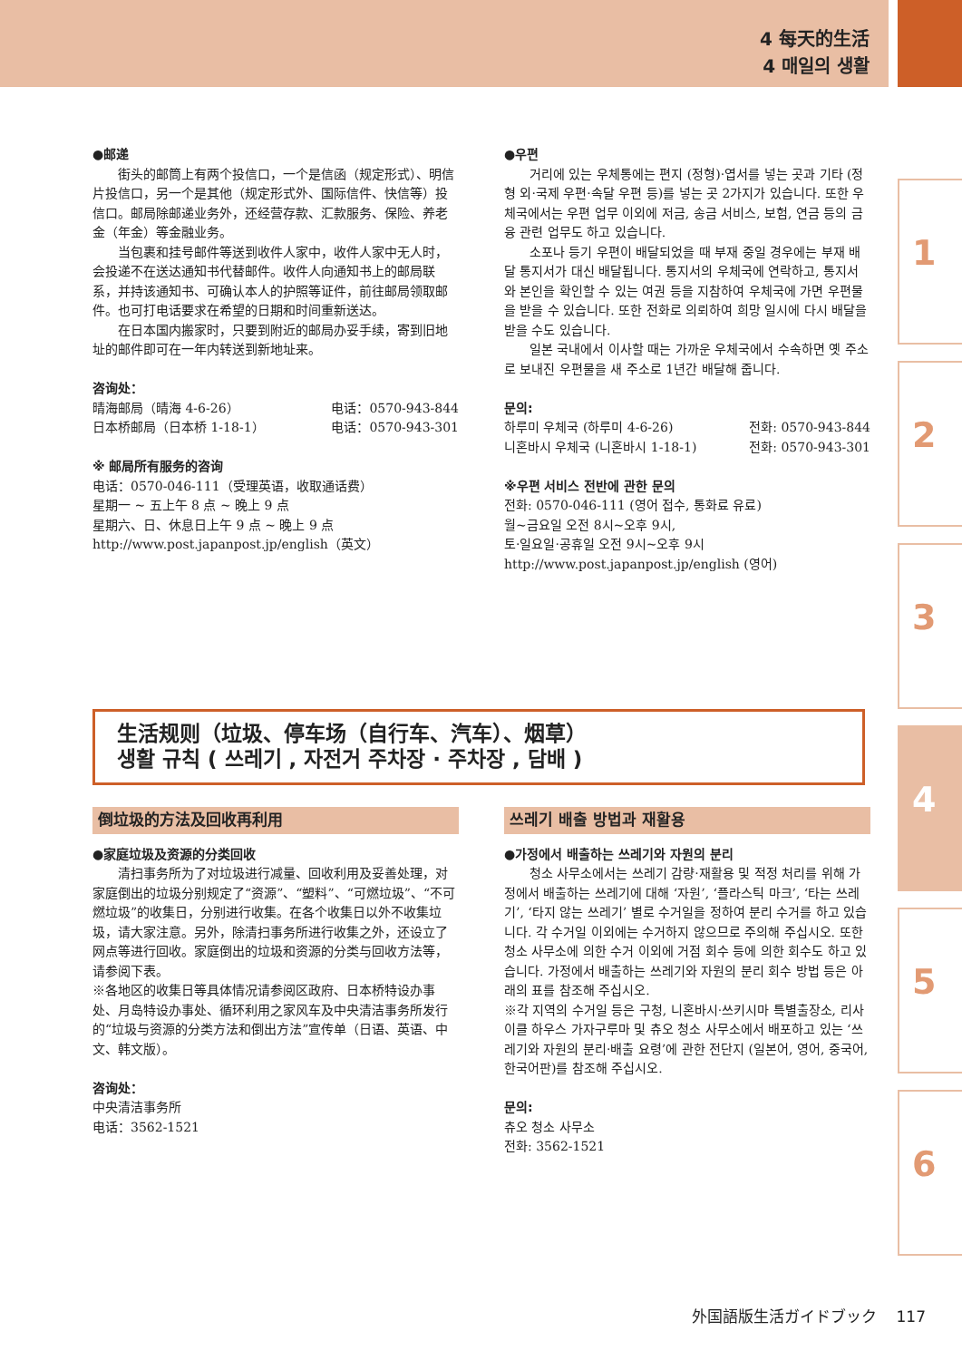4 每天的生活
4 매일의 생활
●邮递
街头的邮筒上有两个投信口，一个是信函（规定形式）、明信片投信口，另一个是其他（规定形式外、国际信件、快信等）投信口。邮局除邮递业务外，还经营存款、汇款服务、保险、养老金（年金）等金融业务。
当包裹和挂号邮件等送到收件人家中，收件人家中无人时，会投递不在送达通知书代替邮件。收件人向通知书上的邮局联系，并持该通知书、可确认本人的护照等证件，前往邮局领取邮件。也可打电话要求在希望的日期和时间重新送达。
在日本国内搬家时，只要到附近的邮局办妥手续，寄到旧地址的邮件即可在一年内转送到新地址来。
咨询处：
晴海邮局（晴海 4-6-26） 电话：0570-943-844
日本桥邮局（日本桥 1-18-1） 电话：0570-943-301
※ 邮局所有服务的咨询
电话：0570-046-111（受理英语，收取通话费）
星期一 ~ 五上午 8 点 ~ 晚上 9 点
星期六、日、休息日上午 9 点 ~ 晚上 9 点
http://www.post.japanpost.jp/english（英文）
●우편
거리에 있는 우체통에는 편지 (정형)·엽서를 넣는 곳과 기타 (정형 외·국제 우편·속달 우편 등)를 넣는 곳 2가지가 있습니다. 또한 우체국에서는 우편 업무 이외에 저금, 송금 서비스, 보험, 연금 등의 금융 관련 업무도 하고 있습니다.
소포나 등기 우편이 배달되었을 때 부재 중일 경우에는 부재 배달 통지서가 대신 배달됩니다. 통지서의 우체국에 연락하고, 통지서와 본인을 확인할 수 있는 여권 등을 지참하여 우체국에 가면 우편물을 받을 수 있습니다. 또한 전화로 의뢰하여 희망 일시에 다시 배달을 받을 수도 있습니다.
일본 국내에서 이사할 때는 가까운 우체국에서 수속하면 옛 주소로 보내진 우편물을 새 주소로 1년간 배달해 줍니다.
문의:
하루미 우체국 (하루미 4-6-26) 전화: 0570-943-844
니혼바시 우체국 (니혼바시 1-18-1) 전화: 0570-943-301
※우편 서비스 전반에 관한 문의
전화: 0570-046-111 (영어 접수, 통화료 유료)
월~금요일 오전 8시~오후 9시,
토·일요일·공휴일 오전 9시~오후 9시
http://www.post.japanpost.jp/english (영어)
生活规则（垃圾、停车场（自行车、汽车）、烟草）
생활 규칙 ( 쓰레기 , 자전거 주차장 · 주차장 , 담배 )
倒垃圾的方法及回收再利用
●家庭垃圾及资源的分类回收
清扫事务所为了对垃圾进行减量、回收利用及妥善处理，对家庭倒出的垃圾分别规定了“资源”、“塑料”、“可燃垃圾”、“不可燃垃圾”的收集日，分别进行收集。在各个收集日以外不收集垃圾，请大家注意。另外，除清扫事务所进行收集之外，还设立了网点等进行回收。家庭倒出的垃圾和资源的分类与回收方法等，请参阅下表。
※各地区的收集日等具体情况请参阅区政府、日本桥特设办事处、月岛特设办事处、循环利用之家风车及中央清洁事务所发行的“垃圾与资源的分类方法和倒出方法”宣传单（日语、英语、中文、韩文版）。
咨询处：
中央清洁事务所
电话：3562-1521
쓰레기 배출 방법과 재활용
●가정에서 배출하는 쓰레기와 자원의 분리
청소 사무소에서는 쓰레기 감량·재활용 및 적정 처리를 위해 가정에서 배출하는 쓰레기에 대해 ‘자원’, ‘플라스틱 마크’, ‘타는 쓰레기’, ‘타지 않는 쓰레기’ 별로 수거일을 정하여 분리 수거를 하고 있습니다. 각 수거일 이외에는 수거하지 않으므로 주의해 주십시오. 또한 청소 사무소에 의한 수거 이외에 거점 회수 등에 의한 회수도 하고 있습니다. 가정에서 배출하는 쓰레기와 자원의 분리 회수 방법 등은 아래의 표를 참조해 주십시오.
※각 지역의 수거일 등은 구청, 니혼바시·쓰키시마 특별출장소, 리사이클 하우스 가자구루마 및 츄오 청소 사무소에서 배포하고 있는 ‘쓰레기와 자원의 분리·배출 요령’에 관한 전단지 (일본어, 영어, 중국어, 한국어판)를 참조해 주십시오.
문의:
츄오 청소 사무소
전화: 3562-1521
1
2
3
4
5
6
外国語版生活ガイドブック 117